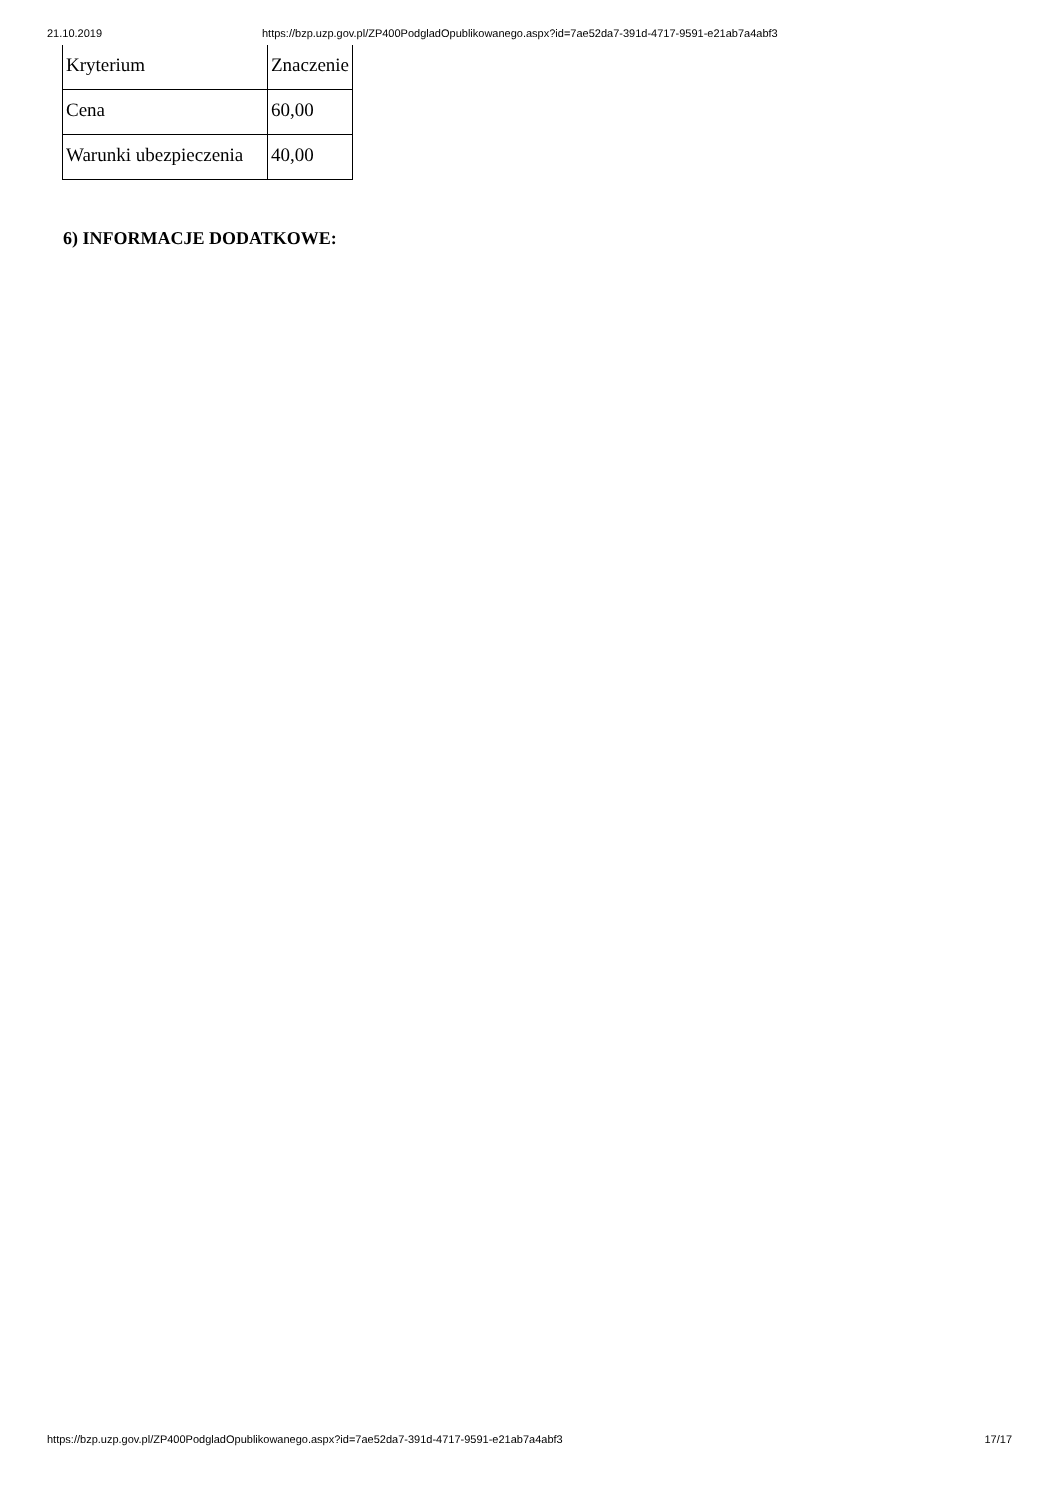21.10.2019 https://bzp.uzp.gov.pl/ZP400PodgladOpublikowanego.aspx?id=7ae52da7-391d-4717-9591-e21ab7a4abf3
| Kryterium | Znaczenie |
| Cena | 60,00 |
| Warunki ubezpieczenia | 40,00 |
6) INFORMACJE DODATKOWE:
https://bzp.uzp.gov.pl/ZP400PodgladOpublikowanego.aspx?id=7ae52da7-391d-4717-9591-e21ab7a4abf3 17/17